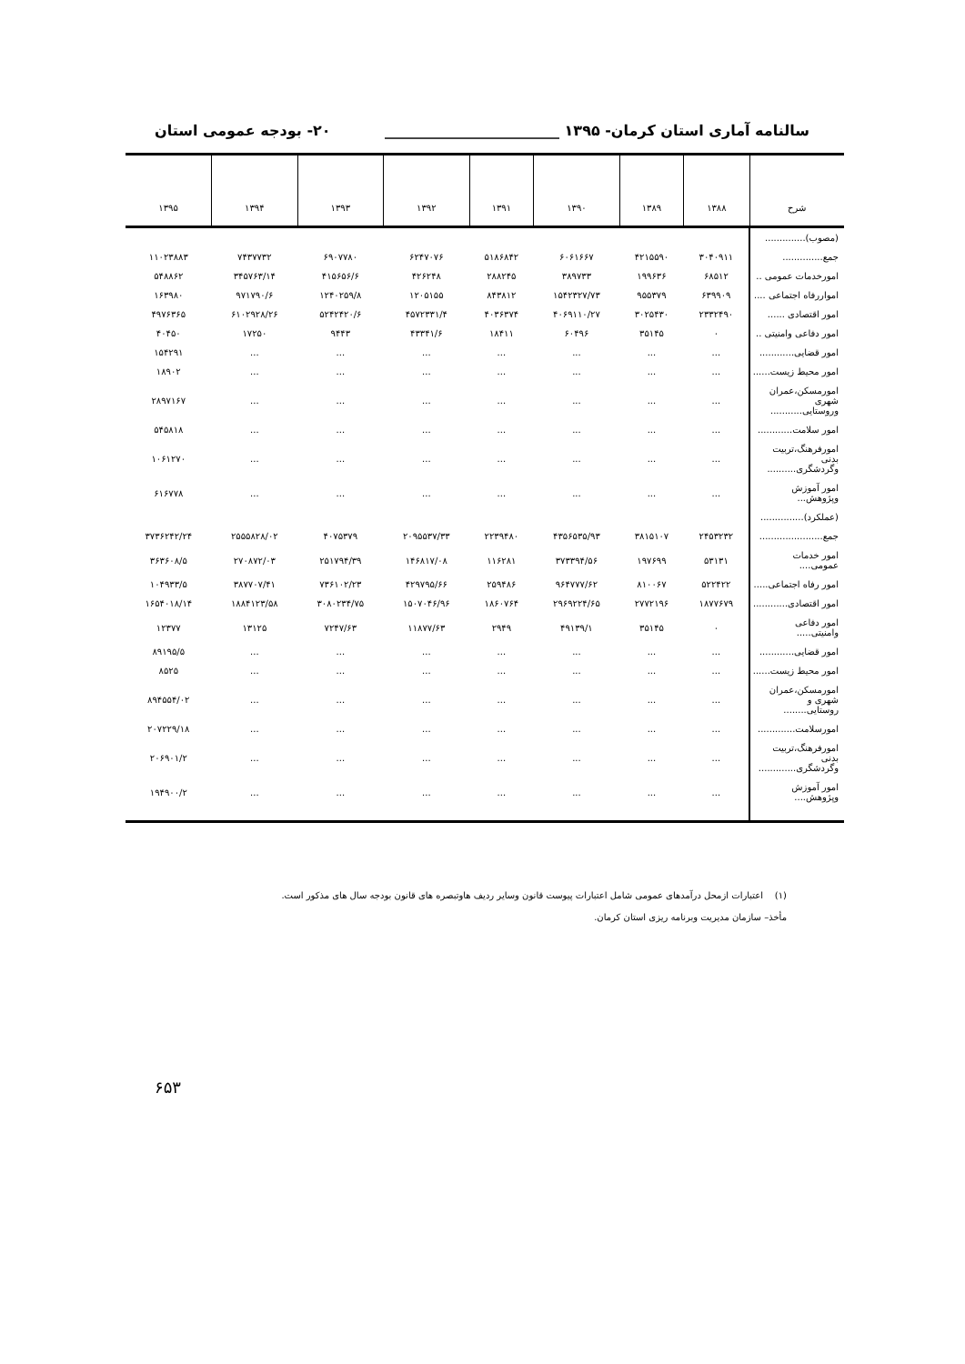سالنامه آماری استان کرمان- ۱۳۹۵ ________________________ ۲۰- بودجه عمومی استان
| شرح | ۱۳۸۸ | ۱۳۸۹ | ۱۳۹۰ | ۱۳۹۱ | ۱۳۹۲ | ۱۳۹۳ | ۱۳۹۴ | ۱۳۹۵ |
| --- | --- | --- | --- | --- | --- | --- | --- | --- |
| (مصوب).............. | | | | | | | | |
| جمع.............. | ۳۰۴۰۹۱۱ | ۴۲۱۵۵۹۰ | ۶۰۶۱۶۶۷ | ۵۱۸۶۸۴۲ | ۶۲۴۷۰۷۶ | ۶۹۰۷۷۸۰ | ۷۴۳۷۷۳۲ | ۱۱۰۲۳۸۸۳ |
| امورخدمات عمومی .. | ۶۸۵۱۲ | ۱۹۹۶۳۶ | ۳۸۹۷۳۳ | ۲۸۸۲۴۵ | ۴۲۶۲۴۸ | ۴۱۵۶۵۶/۶ | ۳۴۵۷۶۳/۱۴ | ۵۴۸۸۶۲ |
| امواررفاه اجتماعی .... | ۶۳۹۹۰۹ | ۹۵۵۳۷۹ | ۱۵۴۲۳۲۷/۷۳ | ۸۴۳۸۱۲ | ۱۲۰۵۱۵۵ | ۱۲۴۰۲۵۹/۸ | ۹۷۱۷۹۰/۶ | ۱۶۳۹۸۰ |
| امور اقتصادی ...... | ۲۳۳۲۴۹۰ | ۳۰۲۵۴۳۰ | ۴۰۶۹۱۱۰/۲۷ | ۴۰۳۶۳۷۴ | ۴۵۷۲۳۳۱/۴ | ۵۲۴۲۴۲۰/۶ | ۶۱۰۲۹۲۸/۲۶ | ۴۹۷۶۳۶۵ |
| امور دفاعی وامنیتی .. | ۰ | ۳۵۱۴۵ | ۶۰۴۹۶ | ۱۸۴۱۱ | ۴۳۳۴۱/۶ | ۹۴۴۳ | ۱۷۲۵۰ | ۴۰۴۵۰ |
| امور قضایی............ | ... | ... | ... | ... | ... | ... | ... | ۱۵۴۲۹۱ |
| امور محیط زیست...... | ... | ... | ... | ... | ... | ... | ... | ۱۸۹۰۲ |
| امورمسکن،عمران شهری وروستایی........... | ... | ... | ... | ... | ... | ... | ... | ۲۸۹۷۱۶۷ |
| امور سلامت............ | ... | ... | ... | ... | ... | ... | ... | ۵۴۵۸۱۸ |
| امورفرهنگ،تربیت بدنی وگردشگری.......... | ... | ... | ... | ... | ... | ... | ... | ۱۰۶۱۲۷۰ |
| امور آموزش ﻭپژوهش... | ... | ... | ... | ... | ... | ... | ... | ۶۱۶۷۷۸ |
| (عملکرد)............... | | | | | | | | |
| جمع...................... | ۲۴۵۳۲۳۲ | ۳۸۱۵۱۰۷ | ۴۳۵۶۵۳۵/۹۳ | ۲۲۳۹۴۸۰ | ۲۰۹۵۵۳۷/۳۳ | ۴۰۷۵۳۷۹ | ۲۵۵۵۸۲۸/۰۲ | ۳۷۳۶۲۴۲/۲۴ |
| امور خدمات عمومی.... | ۵۳۱۳۱ | ۱۹۷۶۹۹ | ۳۷۳۳۹۴/۵۶ | ۱۱۶۲۸۱ | ۱۴۶۸۱۷/۰۸ | ۲۵۱۷۹۴/۳۹ | ۲۷۰۸۷۲/۰۳ | ۳۶۳۶۰۸/۵ |
| امور رفاه اجتماعی..... | ۵۲۲۴۲۲ | ۸۱۰۰۶۷ | ۹۶۴۷۷۷/۶۲ | ۲۵۹۴۸۶ | ۴۲۹۷۹۵/۶۶ | ۷۳۶۱۰۲/۲۳ | ۳۸۷۷۰۷/۴۱ | ۱۰۴۹۳۳/۵ |
| امور اقتصادی............ | ۱۸۷۷۶۷۹ | ۲۷۷۲۱۹۶ | ۲۹۶۹۲۲۴/۶۵ | ۱۸۶۰۷۶۴ | ۱۵۰۷۰۴۶/۹۶ | ۳۰۸۰۲۳۴/۷۵ | ۱۸۸۴۱۲۳/۵۸ | ۱۶۵۴۰۱۸/۱۴ |
| امور دفاعی وامنیتی..... | ۰ | ۳۵۱۴۵ | ۴۹۱۳۹/۱ | ۲۹۴۹ | ۱۱۸۷۷/۶۳ | ۷۲۴۷/۶۳ | ۱۳۱۲۵ | ۱۲۳۷۷ |
| امور قضایی............ | ... | ... | ... | ... | ... | ... | ... | ۸۹۱۹۵/۵ |
| امور محیط زیست...... | ... | ... | ... | ... | ... | ... | ... | ۸۵۲۵ |
| امورمسکن،عمران شهری و روستایی........ | ... | ... | ... | ... | ... | ... | ... | ۸۹۴۵۵۴/۰۲ |
| امورسلامت............. | ... | ... | ... | ... | ... | ... | ... | ۲۰۷۲۲۹/۱۸ |
| امورفرهنگ،تربیت بدنی وگردشگری............. | ... | ... | ... | ... | ... | ... | ... | ۲۰۶۹۰۱/۲ |
| امور آموزش وپژوهش.... | ... | ... | ... | ... | ... | ... | ... | ۱۹۴۹۰۰/۲ |
(۱) اعتبارات ازمحل درآمدهای عمومی شامل اعتبارات پیوست قانون وسایر ردیف هاوتبصره های قانون بودجه سال های مذکور است.
مأخذ– سازمان مدیریت وبرنامه ریزی استان کرمان.
۶۵۳